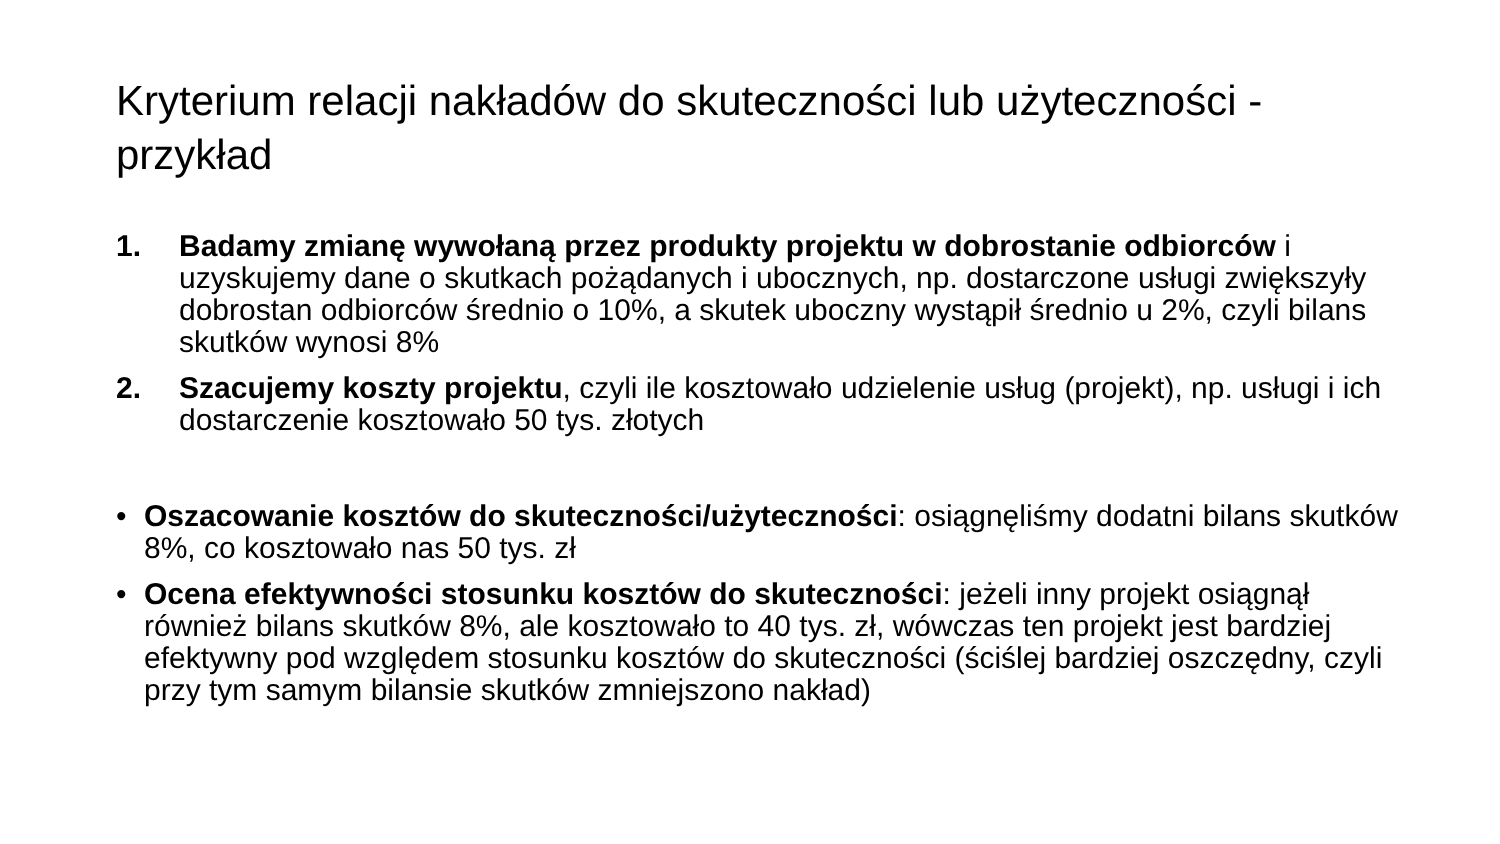Kryterium relacji nakładów do skuteczności lub użyteczności - przykład
1. Badamy zmianę wywołaną przez produkty projektu w dobrostanie odbiorców i uzyskujemy dane o skutkach pożądanych i ubocznych, np. dostarczone usługi zwiększyły dobrostan odbiorców średnio o 10%, a skutek uboczny wystąpił średnio u 2%, czyli bilans skutków wynosi 8%
2. Szacujemy koszty projektu, czyli ile kosztowało udzielenie usług (projekt), np. usługi i ich dostarczenie kosztowało 50 tys. złotych
• Oszacowanie kosztów do skuteczności/użyteczności: osiągnęliśmy dodatni bilans skutków 8%, co kosztowało nas 50 tys. zł
• Ocena efektywności stosunku kosztów do skuteczności: jeżeli inny projekt osiągnął również bilans skutków 8%, ale kosztowało to 40 tys. zł, wówczas ten projekt jest bardziej efektywny pod względem stosunku kosztów do skuteczności (ściślej bardziej oszczędny, czyli przy tym samym bilansie skutków zmniejszono nakład)